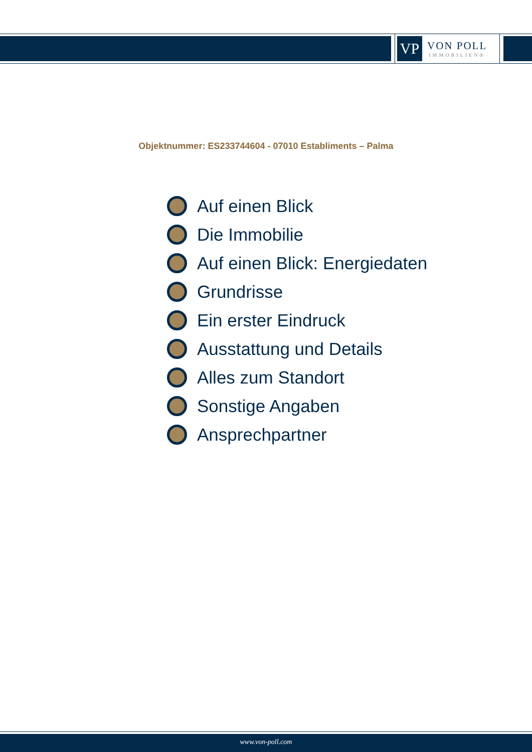VP
VON POLL
IMMOBILIEN®
Objektnummer: ES233744604 - 07010 Establiments – Palma
Auf einen Blick
Die Immobilie
Auf einen Blick: Energiedaten
Grundrisse
Ein erster Eindruck
Ausstattung und Details
Alles zum Standort
Sonstige Angaben
Ansprechpartner
www.von-poll.com